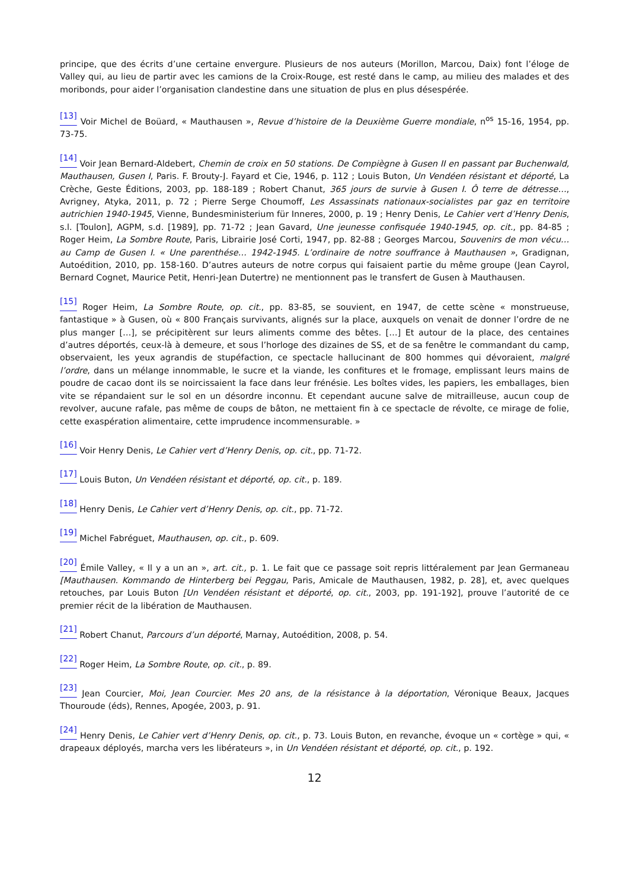principe, que des écrits d’une certaine envergure. Plusieurs de nos auteurs (Morillon, Marcou, Daix) font l’éloge de Valley qui, au lieu de partir avec les camions de la Croix-Rouge, est resté dans le camp, au milieu des malades et des moribonds, pour aider l’organisation clandestine dans une situation de plus en plus désespérée.
<sup>[13]</sup> Voir Michel de Boüard, « Mauthausen », Revue d’histoire de la Deuxième Guerre mondiale, n<sup>os</sup> 15-16, 1954, pp. 73-75.
<sup>[14]</sup> Voir Jean Bernard-Aldebert, Chemin de croix en 50 stations. De Compiègne à Gusen II en passant par Buchenwald, Mauthausen, Gusen I, Paris. F. Brouty-J. Fayard et Cie, 1946, p. 112 ; Louis Buton, Un Vendéen résistant et déporté, La Crèche, Geste Éditions, 2003, pp. 188-189 ; Robert Chanut, 365 jours de survie à Gusen I. Ô terre de détresse…, Avrigney, Atyka, 2011, p. 72 ; Pierre Serge Choumoff, Les Assassinats nationaux-socialistes par gaz en territoire autrichien 1940-1945, Vienne, Bundesministerium für Inneres, 2000, p. 19 ; Henry Denis, Le Cahier vert d’Henry Denis, s.l. [Toulon], AGPM, s.d. [1989], pp. 71-72 ; Jean Gavard, Une jeunesse confisquée 1940-1945, op. cit., pp. 84-85 ; Roger Heim, La Sombre Route, Paris, Librairie José Corti, 1947, pp. 82-88 ; Georges Marcou, Souvenirs de mon vécu… au Camp de Gusen I. « Une parenthése… 1942-1945. L’ordinaire de notre souffrance à Mauthausen », Gradignan, Autoédition, 2010, pp. 158-160. D’autres auteurs de notre corpus qui faisaient partie du même groupe (Jean Cayrol, Bernard Cognet, Maurice Petit, Henri-Jean Dutertre) ne mentionnent pas le transfert de Gusen à Mauthausen.
<sup>[15]</sup> Roger Heim, La Sombre Route, op. cit., pp. 83-85, se souvient, en 1947, de cette scène « monstrueuse, fantastique » à Gusen, où « 800 Français survivants, alignés sur la place, auxquels on venait de donner l’ordre de ne plus manger […], se précipitèrent sur leurs aliments comme des bêtes. […] Et autour de la place, des centaines d’autres déportés, ceux-là à demeure, et sous l’horloge des dizaines de SS, et de sa fenêtre le commandant du camp, observaient, les yeux agrandis de stupéfaction, ce spectacle hallucinant de 800 hommes qui dévoraient, malgré l’ordre, dans un mélange innommable, le sucre et la viande, les confitures et le fromage, emplissant leurs mains de poudre de cacao dont ils se noircissaient la face dans leur frénésie. Les boîtes vides, les papiers, les emballages, bien vite se répandaient sur le sol en un désordre inconnu. Et cependant aucune salve de mitrailleuse, aucun coup de revolver, aucune rafale, pas même de coups de bâton, ne mettaient fin à ce spectacle de révolte, ce mirage de folie, cette exaspération alimentaire, cette imprudence incommensurable. »
<sup>[16]</sup> Voir Henry Denis, Le Cahier vert d’Henry Denis, op. cit., pp. 71-72.
<sup>[17]</sup> Louis Buton, Un Vendéen résistant et déporté, op. cit., p. 189.
<sup>[18]</sup> Henry Denis, Le Cahier vert d’Henry Denis, op. cit., pp. 71-72.
<sup>[19]</sup> Michel Fabréguet, Mauthausen, op. cit., p. 609.
<sup>[20]</sup> Émile Valley, « Il y a un an », art. cit., p. 1. Le fait que ce passage soit repris littéralement par Jean Germaneau [Mauthausen. Kommando de Hinterberg bei Peggau, Paris, Amicale de Mauthausen, 1982, p. 28], et, avec quelques retouches, par Louis Buton [Un Vendéen résistant et déporté, op. cit., 2003, pp. 191-192], prouve l’autorité de ce premier récit de la libération de Mauthausen.
<sup>[21]</sup> Robert Chanut, Parcours d’un déporté, Marnay, Autoédition, 2008, p. 54.
<sup>[22]</sup> Roger Heim, La Sombre Route, op. cit., p. 89.
<sup>[23]</sup> Jean Courcier, Moi, Jean Courcier. Mes 20 ans, de la résistance à la déportation, Véronique Beaux, Jacques Thouroude (éds), Rennes, Apogée, 2003, p. 91.
<sup>[24]</sup> Henry Denis, Le Cahier vert d’Henry Denis, op. cit., p. 73. Louis Buton, en revanche, évoque un « cortège » qui, « drapeaux déployés, marcha vers les libérateurs », in Un Vendéen résistant et déporté, op. cit., p. 192.
12